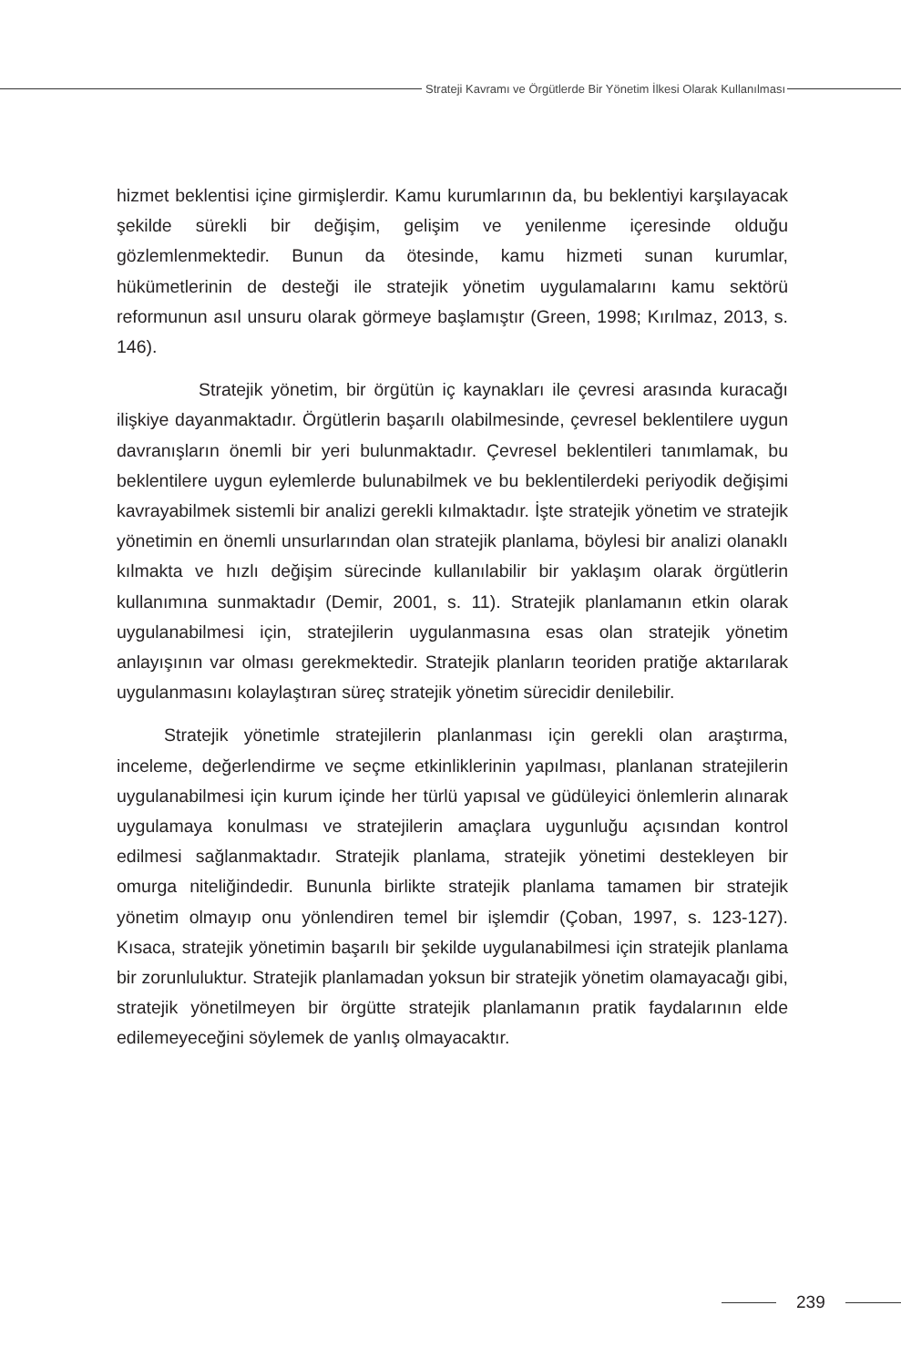Strateji Kavramı ve Örgütlerde Bir Yönetim İlkesi Olarak Kullanılması
hizmet beklentisi içine girmişlerdir. Kamu kurumlarının da, bu beklentiyi karşılayacak şekilde sürekli bir değişim, gelişim ve yenilenme içeresinde olduğu gözlemlenmektedir. Bunun da ötesinde, kamu hizmeti sunan kurumlar, hükümetlerinin de desteği ile stratejik yönetim uygulamalarını kamu sektörü reformunun asıl unsuru olarak görmeye başlamıştır (Green, 1998; Kırılmaz, 2013, s. 146).
Stratejik yönetim, bir örgütün iç kaynakları ile çevresi arasında kuracağı ilişkiye dayanmaktadır. Örgütlerin başarılı olabilmesinde, çevresel beklentilere uygun davranışların önemli bir yeri bulunmaktadır. Çevresel beklentileri tanımlamak, bu beklentilere uygun eylemlerde bulunabilmek ve bu beklentilerdeki periyodik değişimi kavrayabilmek sistemli bir analizi gerekli kılmaktadır. İşte stratejik yönetim ve stratejik yönetimin en önemli unsurlarından olan stratejik planlama, böylesi bir analizi olanaklı kılmakta ve hızlı değişim sürecinde kullanılabilir bir yaklaşım olarak örgütlerin kullanımına sunmaktadır (Demir, 2001, s. 11). Stratejik planlamanın etkin olarak uygulanabilmesi için, stratejilerin uygulanmasına esas olan stratejik yönetim anlayışının var olması gerekmektedir. Stratejik planların teoriden pratiğe aktarılarak uygulanmasını kolaylaştıran süreç stratejik yönetim sürecidir denilebilir.
Stratejik yönetimle stratejilerin planlanması için gerekli olan araştırma, inceleme, değerlendirme ve seçme etkinliklerinin yapılması, planlanan stratejilerin uygulanabilmesi için kurum içinde her türlü yapısal ve güdüleyici önlemlerin alınarak uygulamaya konulması ve stratejilerin amaçlara uygunluğu açısından kontrol edilmesi sağlanmaktadır. Stratejik planlama, stratejik yönetimi destekleyen bir omurga niteliğindedir. Bununla birlikte stratejik planlama tamamen bir stratejik yönetim olmayıp onu yönlendiren temel bir işlemdir (Çoban, 1997, s. 123-127). Kısaca, stratejik yönetimin başarılı bir şekilde uygulanabilmesi için stratejik planlama bir zorunluluktur. Stratejik planlamadan yoksun bir stratejik yönetim olamayacağı gibi, stratejik yönetilmeyen bir örgütte stratejik planlamanın pratik faydalarının elde edilemeyeceğini söylemek de yanlış olmayacaktır.
239